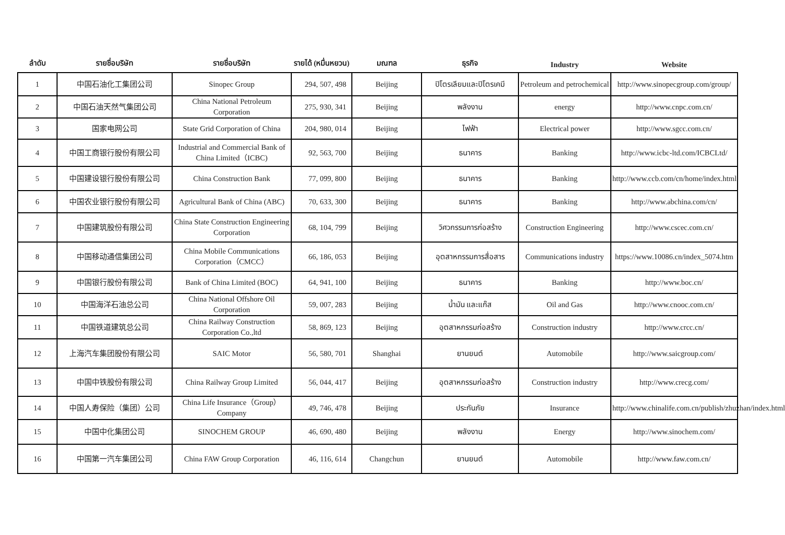| ลำดับ | รายชื่อบริษัท | รายชื่อบริษัท | รายได้ (หมื่นหยวน) | มณฑล | ธุรกิจ | Industry | Website |
| --- | --- | --- | --- | --- | --- | --- | --- |
| 1 | 中国石油化工集团公司 | Sinopec Group | 294, 507, 498 | Beijing | ปิโตรเลียมและปิโตรเคมี | Petroleum and petrochemical | http://www.sinopecgroup.com/group/ |
| 2 | 中国石油天然气集团公司 | China National Petroleum Corporation | 275, 930, 341 | Beijing | พลังงาน | energy | http://www.cnpc.com.cn/ |
| 3 | 国家电网公司 | State Grid Corporation of China | 204, 980, 014 | Beijing | ไฟฟ้า | Electrical power | http://www.sgcc.com.cn/ |
| 4 | 中国工商银行股份有限公司 | Industrial and Commercial Bank of China Limited（ICBC) | 92, 563, 700 | Beijing | ธนาคาร | Banking | http://www.icbc-ltd.com/ICBCLtd/ |
| 5 | 中国建设银行股份有限公司 | China Construction Bank | 77, 099, 800 | Beijing | ธนาคาร | Banking | http://www.ccb.com/cn/home/index.html |
| 6 | 中国农业银行股份有限公司 | Agricultural Bank of China (ABC) | 70, 633, 300 | Beijing | ธนาคาร | Banking | http://www.abchina.com/cn/ |
| 7 | 中国建筑股份有限公司 | China State Construction Engineering Corporation | 68, 104, 799 | Beijing | วิศวกรรมการก่อสร้าง | Construction Engineering | http://www.cscec.com.cn/ |
| 8 | 中国移动通信集团公司 | China Mobile Communications Corporation（CMCC） | 66, 186, 053 | Beijing | อุตสาหกรรมการสื่อสาร | Communications industry | https://www.10086.cn/index_5074.htm |
| 9 | 中国银行股份有限公司 | Bank of China Limited (BOC) | 64, 941, 100 | Beijing | ธนาคาร | Banking | http://www.boc.cn/ |
| 10 | 中国海洋石油总公司 | China National Offshore Oil Corporation | 59, 007, 283 | Beijing | น้ำมัน และแก๊ส | Oil and Gas | http://www.cnooc.com.cn/ |
| 11 | 中国铁道建筑总公司 | China Railway Construction Corporation Co.,ltd | 58, 869, 123 | Beijing | อุตสาหกรรมก่อสร้าง | Construction industry | http://www.crcc.cn/ |
| 12 | 上海汽车集团股份有限公司 | SAIC Motor | 56, 580, 701 | Shanghai | ยานยนต์ | Automobile | http://www.saicgroup.com/ |
| 13 | 中国中铁股份有限公司 | China Railway Group Limited | 56, 044, 417 | Beijing | อุตสาหกรรมก่อสร้าง | Construction industry | http://www.crecg.com/ |
| 14 | 中国人寿保险（集团）公司 | China Life Insurance（Group）Company | 49, 746, 478 | Beijing | ประกันภัย | Insurance | http://www.chinalife.com.cn/publish/zhuzhan/index.html |
| 15 | 中国中化集团公司 | SINOCHEM GROUP | 46, 690, 480 | Beijing | พลังงาน | Energy | http://www.sinochem.com/ |
| 16 | 中国第一汽车集团公司 | China FAW Group Corporation | 46, 116, 614 | Changchun | ยานยนต์ | Automobile | http://www.faw.com.cn/ |